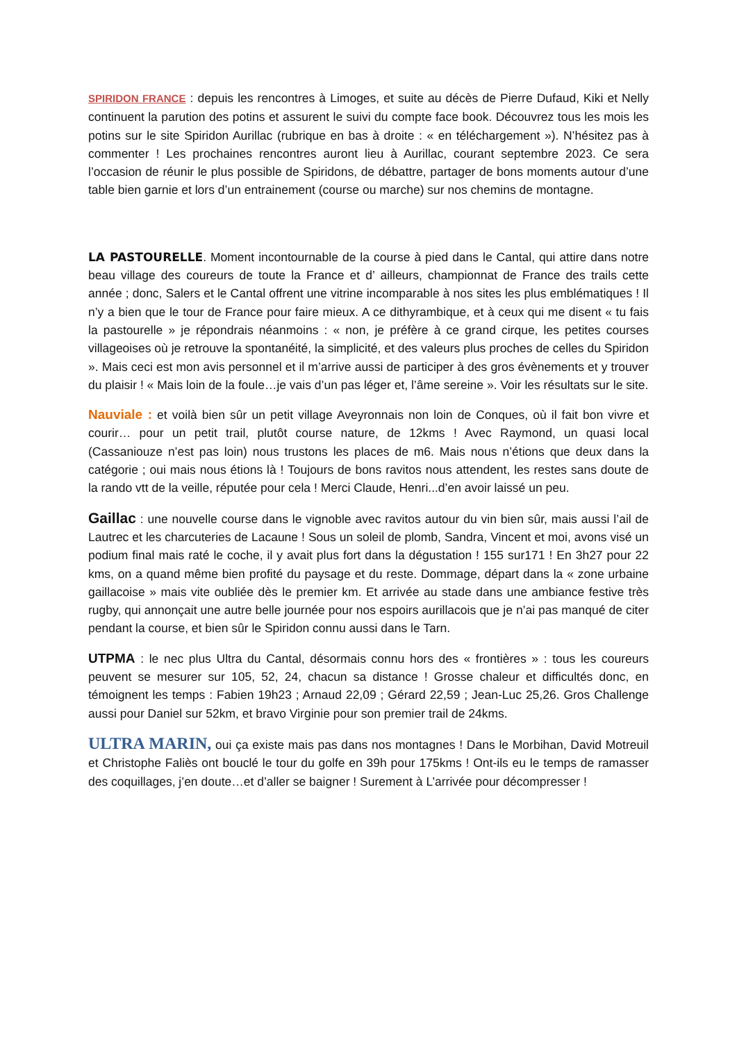SPIRIDON FRANCE : depuis les rencontres à Limoges, et suite au décès de Pierre Dufaud, Kiki et Nelly continuent la parution des potins et assurent le suivi du compte face book. Découvrez tous les mois les potins sur le site Spiridon Aurillac (rubrique en bas à droite : « en téléchargement »). N’hésitez pas à commenter ! Les prochaines rencontres auront lieu à Aurillac, courant septembre 2023. Ce sera l’occasion de réunir le plus possible de Spiridons, de débattre, partager de bons moments autour d’une table bien garnie et lors d’un entrainement (course ou marche) sur nos chemins de montagne.
LA PASTOURELLE. Moment incontournable de la course à pied dans le Cantal, qui attire dans notre beau village des coureurs de toute la France et d’ ailleurs, championnat de France des trails cette année ; donc, Salers et le Cantal offrent une vitrine incomparable à nos sites les plus emblématiques ! Il n’y a bien que le tour de France pour faire mieux. A ce dithyrambique, et à ceux qui me disent « tu fais la pastourelle » je répondrais néanmoins : « non, je préfère à ce grand cirque, les petites courses villageoises où je retrouve la spontanéité, la simplicité, et des valeurs plus proches de celles du Spiridon ». Mais ceci est mon avis personnel et il m’arrive aussi de participer à des gros évènements et y trouver du plaisir ! « Mais loin de la foule…je vais d’un pas léger et, l’âme sereine ». Voir les résultats sur le site.
Nauviale : et voilà bien sûr un petit village Aveyronnais non loin de Conques, où il fait bon vivre et courir… pour un petit trail, plutôt course nature, de 12kms ! Avec Raymond, un quasi local (Cassaniouze n’est pas loin) nous trustons les places de m6. Mais nous n’étions que deux dans la catégorie ; oui mais nous étions là ! Toujours de bons ravitos nous attendent, les restes sans doute de la rando vtt de la veille, réputée pour cela ! Merci Claude, Henri...d’en avoir laissé un peu.
Gaillac : une nouvelle course dans le vignoble avec ravitos autour du vin bien sûr, mais aussi l’ail de Lautrec et les charcuteries de Lacaune ! Sous un soleil de plomb, Sandra, Vincent et moi, avons visé un podium final mais raté le coche, il y avait plus fort dans la dégustation ! 155 sur171 ! En 3h27 pour 22 kms, on a quand même bien profité du paysage et du reste. Dommage, départ dans la « zone urbaine gaillacoise » mais vite oubliée dès le premier km. Et arrivée au stade dans une ambiance festive très rugby, qui annonçait une autre belle journée pour nos espoirs aurillacois que je n’ai pas manqué de citer pendant la course, et bien sûr le Spiridon connu aussi dans le Tarn.
UTPMA : le nec plus Ultra du Cantal, désormais connu hors des « frontières » : tous les coureurs peuvent se mesurer sur 105, 52, 24, chacun sa distance ! Grosse chaleur et difficultés donc, en témoignent les temps : Fabien 19h23 ; Arnaud 22,09 ; Gérard 22,59 ; Jean-Luc 25,26. Gros Challenge aussi pour Daniel sur 52km, et bravo Virginie pour son premier trail de 24kms.
ULTRA MARIN, oui ça existe mais pas dans nos montagnes ! Dans le Morbihan, David Motreuil et Christophe Faliès ont bouclé le tour du golfe en 39h pour 175kms ! Ont-ils eu le temps de ramasser des coquillages, j’en doute…et d’aller se baigner ! Surement à L’arrivée pour décompresser !